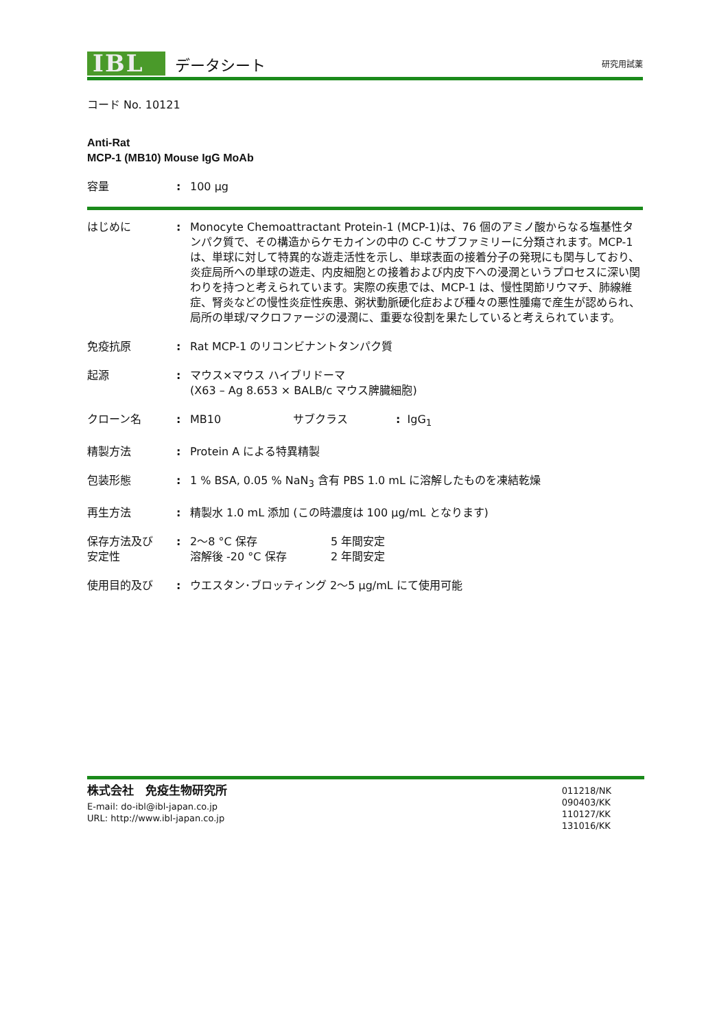IBL
データシート
研究用試薬
コード No. 10121
Anti-Rat
MCP-1 (MB10) Mouse IgG MoAb
容量 : 100 µg
はじめに : Monocyte Chemoattractant Protein-1 (MCP-1)は、76 個のアミノ酸からなる塩基性タンパク質で、その構造からケモカインの中の C-C サブファミリーに分類されます。MCP-1 は、単球に対して特異的な遊走活性を示し、単球表面の接着分子の発現にも関与しており、炎症局所への単球の遊走、内皮細胞との接着および内皮下への浸潤というプロセスに深い関わりを持つと考えられています。実際の疾患では、MCP-1 は、慢性関節リウマチ、肺線維症、腎炎などの慢性炎症性疾患、粥状動脈硬化症および種々の悪性腫瘍で産生が認められ、局所の単球/マクロファージの浸潤に、重要な役割を果たしていると考えられています。
免疫抗原 : Rat MCP-1 のリコンビナントタンパク質
起源 : マウス×マウス ハイブリドーマ
(X63 – Ag 8.653 × BALB/c マウス脾臓細胞)
クローン名 : MB10 サブクラス: IgG<sub>1</sub>
精製方法 : Protein A による特異精製
包装形態 : 1 % BSA, 0.05 % NaN<sub>3</sub> 含有 PBS 1.0 mL に溶解したものを凍結乾燥
再生方法 : 精製水 1.0 mL 添加 (この時濃度は 100 µg/mL となります)
保存方法及び
安定性
: 2～8 °C 保存 5 年間安定
溶解後 -20 °C 保存 2 年間安定
使用目的及び : ウエスタン･ブロッティング 2～5 µg/mL にて使用可能
株式会社　免疫生物研究所
E-mail: do-ibl@ibl-japan.co.jp
URL: http://www.ibl-japan.co.jp
011218/NK
090403/KK
110127/KK
131016/KK